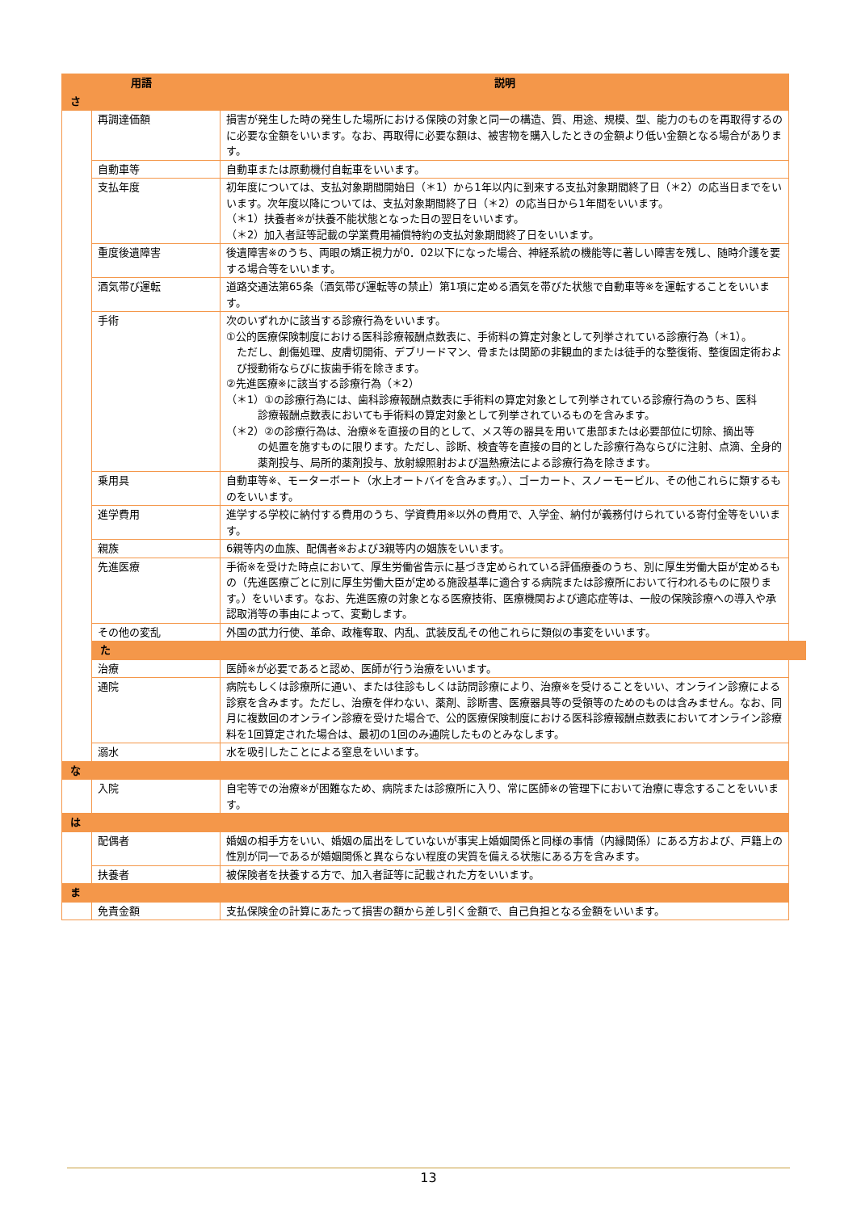| 用語 | | 説明 | |
| --- | --- | --- | --- |
| さ | | | |
| | 再調達価額 | 損害が発生した時の発生した場所における保険の対象と同一の構造、質、用途、規模、型、能力のものを再取得するのに必要な金額をいいます。なお、再取得に必要な額は、被害物を購入したときの金額より低い金額となる場合があります。 | |
| | 自動車等 | 自動車または原動機付自転車をいいます。 | |
| | 支払年度 | 初年度については、支払対象期間開始日（＊1）から1年以内に到来する支払対象期間終了日（＊2）の応当日までをいいます。次年度以降については、支払対象期間終了日（＊2）の応当日から1年間をいいます。 （＊1）扶養者※が扶養不能状態となった日の翌日をいいます。 （＊2）加入者証等記載の学業費用補償特約の支払対象期間終了日をいいます。 | |
| | 重度後遺障害 | 後遺障害※のうち、両眼の矯正視力が0．02以下になった場合、神経系統の機能等に著しい障害を残し、随時介護を要する場合等をいいます。 | |
| | 酒気帯び運転 | 道路交通法第65条（酒気帯び運転等の禁止）第1項に定める酒気を帯びた状態で自動車等※を運転することをいいます。 | |
| | 手術 | 次のいずれかに該当する診療行為をいいます。 ①公的医療保険制度における医科診療報酬点数表に、手術料の算定対象として列挙されている診療行為（＊1）。 ただし、創傷処理、皮膚切開術、デブリードマン、骨または関節の非観血的または徒手的な整復術、整復固定術および授動術ならびに抜歯手術を除きます。 ②先進医療※に該当する診療行為（＊2） （＊1）①の診療行為には、歯科診療報酬点数表に手術料の算定対象として列挙されている診療行為のうち、医科 診療報酬点数表においても手術料の算定対象として列挙されているものを含みます。 （＊2）②の診療行為は、治療※を直接の目的として、メス等の器具を用いて患部または必要部位に切除、摘出等 の処置を施すものに限ります。ただし、診断、検査等を直接の目的とした診療行為ならびに注射、点滴、全身的薬剤投与、局所的薬剤投与、放射線照射および温熱療法による診療行為を除きます。 | |
| | 乗用具 | 自動車等※、モーターボート（水上オートバイを含みます。）、ゴーカート、スノーモービル、その他これらに類するものをいいます。 | |
| | 進学費用 | 進学する学校に納付する費用のうち、学資費用※以外の費用で、入学金、納付が義務付けられている寄付金等をいいます。 | |
| | 親族 | 6親等内の血族、配偶者※および3親等内の姻族をいいます。 | |
| | 先進医療 | 手術※を受けた時点において、厚生労働省告示に基づき定められている評価療養のうち、別に厚生労働大臣が定めるもの（先進医療ごとに別に厚生労働大臣が定める施設基準に適合する病院または診療所において行われるものに限ります。）をいいます。なお、先進医療の対象となる医療技術、医療機関および適応症等は、一般の保険診療への導入や承認取消等の事由によって、変動します。 | |
| | その他の変乱 | 外国の武力行使、革命、政権奪取、内乱、武装反乱その他これらに類似の事変をいいます。 | |
| | た | | |
| | 治療 | 医師※が必要であると認め、医師が行う治療をいいます。 | |
| | 通院 | 病院もしくは診療所に通い、または往診もしくは訪問診療により、治療※を受けることをいい、オンライン診療による診察を含みます。ただし、治療を伴わない、薬剤、診断書、医療器具等の受領等のためのものは含みません。なお、同月に複数回のオンライン診療を受けた場合で、公的医療保険制度における医科診療報酬点数表においてオンライン診療料を1回算定された場合は、最初の1回のみ通院したものとみなします。 | |
| | 溺水 | 水を吸引したことによる窒息をいいます。 | |
| な | | | |
| | 入院 | 自宅等での治療※が困難なため、病院または診療所に入り、常に医師※の管理下において治療に専念することをいいます。 | |
| は | | | |
| | 配偶者 | 婚姻の相手方をいい、婚姻の届出をしていないが事実上婚姻関係と同様の事情（内縁関係）にある方および、戸籍上の性別が同一であるが婚姻関係と異ならない程度の実質を備える状態にある方を含みます。 | |
| | 扶養者 | 被保険者を扶養する方で、加入者証等に記載された方をいいます。 | |
| ま | | | |
| | 免責金額 | 支払保険金の計算にあたって損害の額から差し引く金額で、自己負担となる金額をいいます。 | |
13